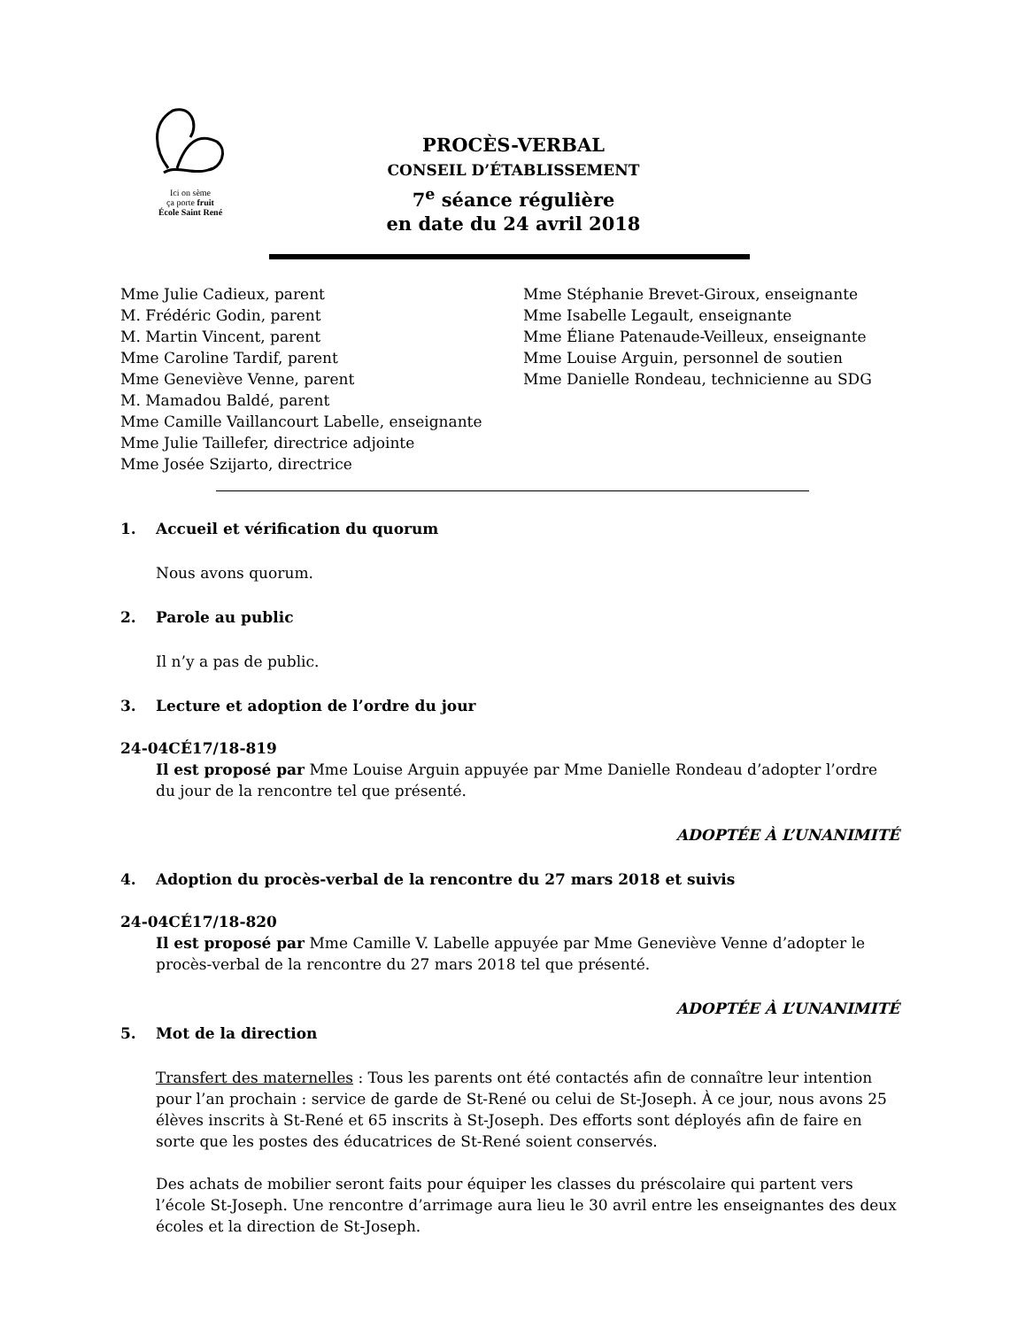Ici on sème
ça porte fruit
École Saint René
PROCÈS-VERBAL
CONSEIL D’ÉTABLISSEMENT
7<sup>e</sup> séance régulière
en date du 24 avril 2018
Mme Julie Cadieux, parent
M. Frédéric Godin, parent
M. Martin Vincent, parent
Mme Caroline Tardif, parent
Mme Geneviève Venne, parent
M. Mamadou Baldé, parent
Mme Camille Vaillancourt Labelle, enseignante
Mme Julie Taillefer, directrice adjointe
Mme Josée Szijarto, directrice
Mme Stéphanie Brevet-Giroux, enseignante
Mme Isabelle Legault, enseignante
Mme Éliane Patenaude-Veilleux, enseignante
Mme Louise Arguin, personnel de soutien
Mme Danielle Rondeau, technicienne au SDG
1. Accueil et vérification du quorum
Nous avons quorum.
2. Parole au public
Il n’y a pas de public.
3. Lecture et adoption de l’ordre du jour
24-04CÉ17/18-819
Il est proposé par Mme Louise Arguin appuyée par Mme Danielle Rondeau d’adopter l’ordre du jour de la rencontre tel que présenté.
ADOPTÉE À L’UNANIMITÉ
4. Adoption du procès-verbal de la rencontre du 27 mars 2018 et suivis
24-04CÉ17/18-820
Il est proposé par Mme Camille V. Labelle appuyée par Mme Geneviève Venne d’adopter le procès-verbal de la rencontre du 27 mars 2018 tel que présenté.
ADOPTÉE À L’UNANIMITÉ
5. Mot de la direction
Transfert des maternelles : Tous les parents ont été contactés afin de connaître leur intention pour l’an prochain : service de garde de St-René ou celui de St-Joseph. À ce jour, nous avons 25 élèves inscrits à St-René et 65 inscrits à St-Joseph. Des efforts sont déployés afin de faire en sorte que les postes des éducatrices de St-René soient conservés.
Des achats de mobilier seront faits pour équiper les classes du préscolaire qui partent vers l’école St-Joseph. Une rencontre d’arrimage aura lieu le 30 avril entre les enseignantes des deux écoles et la direction de St-Joseph.